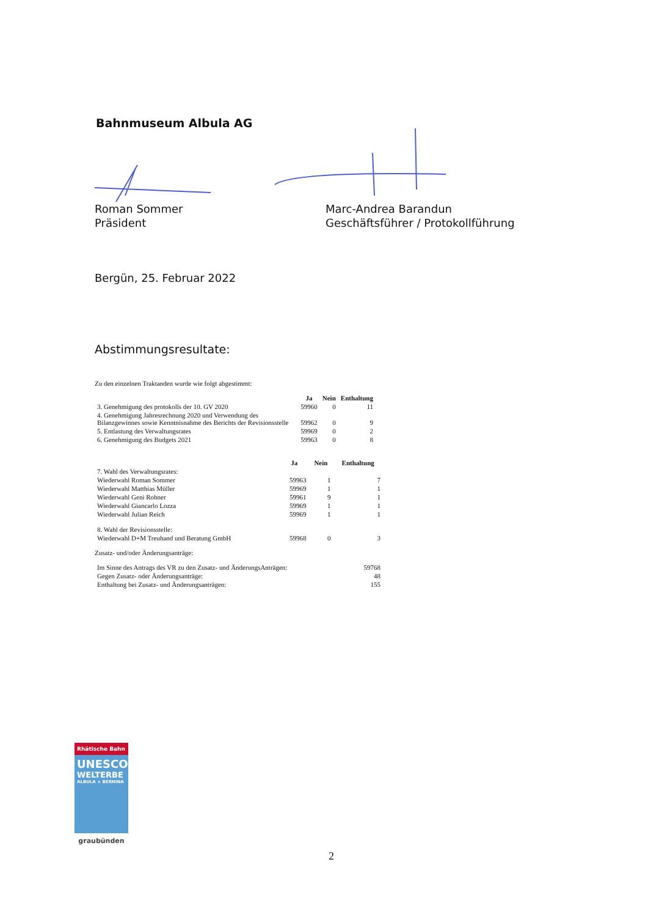Bahnmuseum Albula AG
Roman Sommer
Präsident
Marc-Andrea Barandun
Geschäftsführer / Protokollführung
Bergün, 25. Februar 2022
Abstimmungsresultate:
Zu den einzelnen Traktanden wurde wie folgt abgestimmt:
| | Ja | Nein | Enthaltung |
| --- | --- | --- | --- |
| 3. Genehmigung des protokolls der 10. GV 2020 | 59960 | 0 | 11 |
| 4. Genehmigung Jahresrechnung 2020 und Verwendung des Bilanzgewinnes sowie Kenntnisnahme des Berichts der Revisionsstelle | 59962 | 0 | 9 |
| 5. Entlastung des Verwaltungsrates | 59969 | 0 | 2 |
| 6. Genehmigung des Budgets 2021 | 59963 | 0 | 8 |
| | Ja | Nein | Enthaltung |
| --- | --- | --- | --- |
| 7. Wahl des Verwaltungsrates: | | | |
| Wiederwahl Roman Sommer | 59963 | 1 | 7 |
| Wiederwahl Matthias Müller | 59969 | 1 | 1 |
| Wiederwahl Geni Rohner | 59961 | 9 | 1 |
| Wiederwahl Giancarlo Lozza | 59969 | 1 | 1 |
| Wiederwahl Julian Reich | 59969 | 1 | 1 |
| 8. Wahl der Revisionsstelle: | | | |
| Wiederwahl D+M Treuhand und Beratung GmbH | 59968 | 0 | 3 |
Zusatz- und/oder Änderungsanträge:
| Im Sinne des Antrags des VR zu den Zusatz- und ÄnderungsAnträgen: | 59768 |
| Gegen Zusatz- oder Änderungsanträge: | 48 |
| Enthaltung bei Zusatz- und Änderungsanträgen: | 155 |
Rhätische Bahn
UNESCO
WELTERBE
ALBULA + BERNINA
graubünden
2